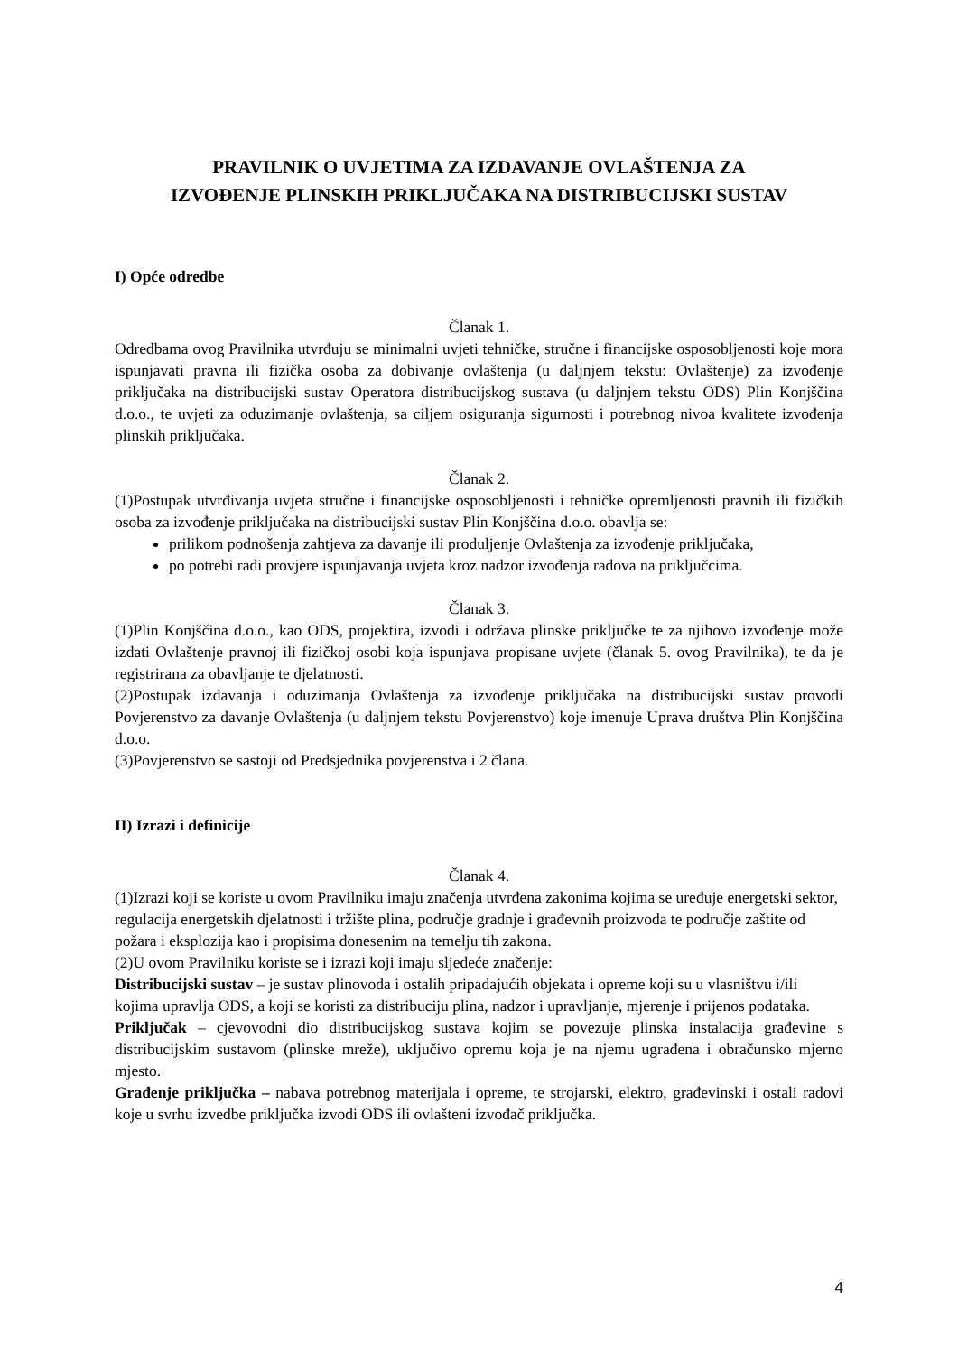PRAVILNIK O UVJETIMA ZA IZDAVANJE OVLAŠTENJA ZA
IZVOĐENJE PLINSKIH PRIKLJUČAKA NA DISTRIBUCIJSKI SUSTAV
I) Opće odredbe
Članak 1.
Odredbama ovog Pravilnika utvrđuju se minimalni uvjeti tehničke, stručne i financijske osposobljenosti koje mora ispunjavati pravna ili fizička osoba za dobivanje ovlaštenja (u daljnjem tekstu: Ovlaštenje) za izvođenje priključaka na distribucijski sustav Operatora distribucijskog sustava (u daljnjem tekstu ODS) Plin Konjščina d.o.o., te uvjeti za oduzimanje ovlaštenja, sa ciljem osiguranja sigurnosti i potrebnog nivoa kvalitete izvođenja plinskih priključaka.
Članak 2.
(1)Postupak utvrđivanja uvjeta stručne i financijske osposobljenosti i tehničke opremljenosti pravnih ili fizičkih osoba za izvođenje priključaka na distribucijski sustav Plin Konjščina d.o.o. obavlja se:
prilikom podnošenja zahtjeva za davanje ili produljenje Ovlaštenja za izvođenje priključaka,
po potrebi radi provjere ispunjavanja uvjeta kroz nadzor izvođenja radova na priključcima.
Članak 3.
(1)Plin Konjščina d.o.o., kao ODS, projektira, izvodi i održava plinske priključke te za njihovo izvođenje može izdati Ovlaštenje pravnoj ili fizičkoj osobi koja ispunjava propisane uvjete (članak 5. ovog Pravilnika), te da je registrirana za obavljanje te djelatnosti.
(2)Postupak izdavanja i oduzimanja Ovlaštenja za izvođenje priključaka na distribucijski sustav provodi Povjerenstvo za davanje Ovlaštenja (u daljnjem tekstu Povjerenstvo) koje imenuje Uprava društva Plin Konjščina d.o.o.
(3)Povjerenstvo se sastoji od Predsjednika povjerenstva i 2 člana.
II) Izrazi i definicije
Članak 4.
(1)Izrazi koji se koriste u ovom Pravilniku imaju značenja utvrđena zakonima kojima se uređuje energetski sektor, regulacija energetskih djelatnosti i tržište plina, područje gradnje i građevnih proizvoda te područje zaštite od požara i eksplozija kao i propisima donesenim na temelju tih zakona.
(2)U ovom Pravilniku koriste se i izrazi koji imaju sljedeće značenje:
Distribucijski sustav – je sustav plinovoda i ostalih pripadajućih objekata i opreme koji su u vlasništvu i/ili kojima upravlja ODS, a koji se koristi za distribuciju plina, nadzor i upravljanje, mjerenje i prijenos podataka.
Priključak – cjevovodni dio distribucijskog sustava kojim se povezuje plinska instalacija građevine s distribucijskim sustavom (plinske mreže), uključivo opremu koja je na njemu ugrađena i obračunsko mjerno mjesto.
Građenje priključka – nabava potrebnog materijala i opreme, te strojarski, elektro, građevinski i ostali radovi koje u svrhu izvedbe priključka izvodi ODS ili ovlašteni izvođač priključka.
4